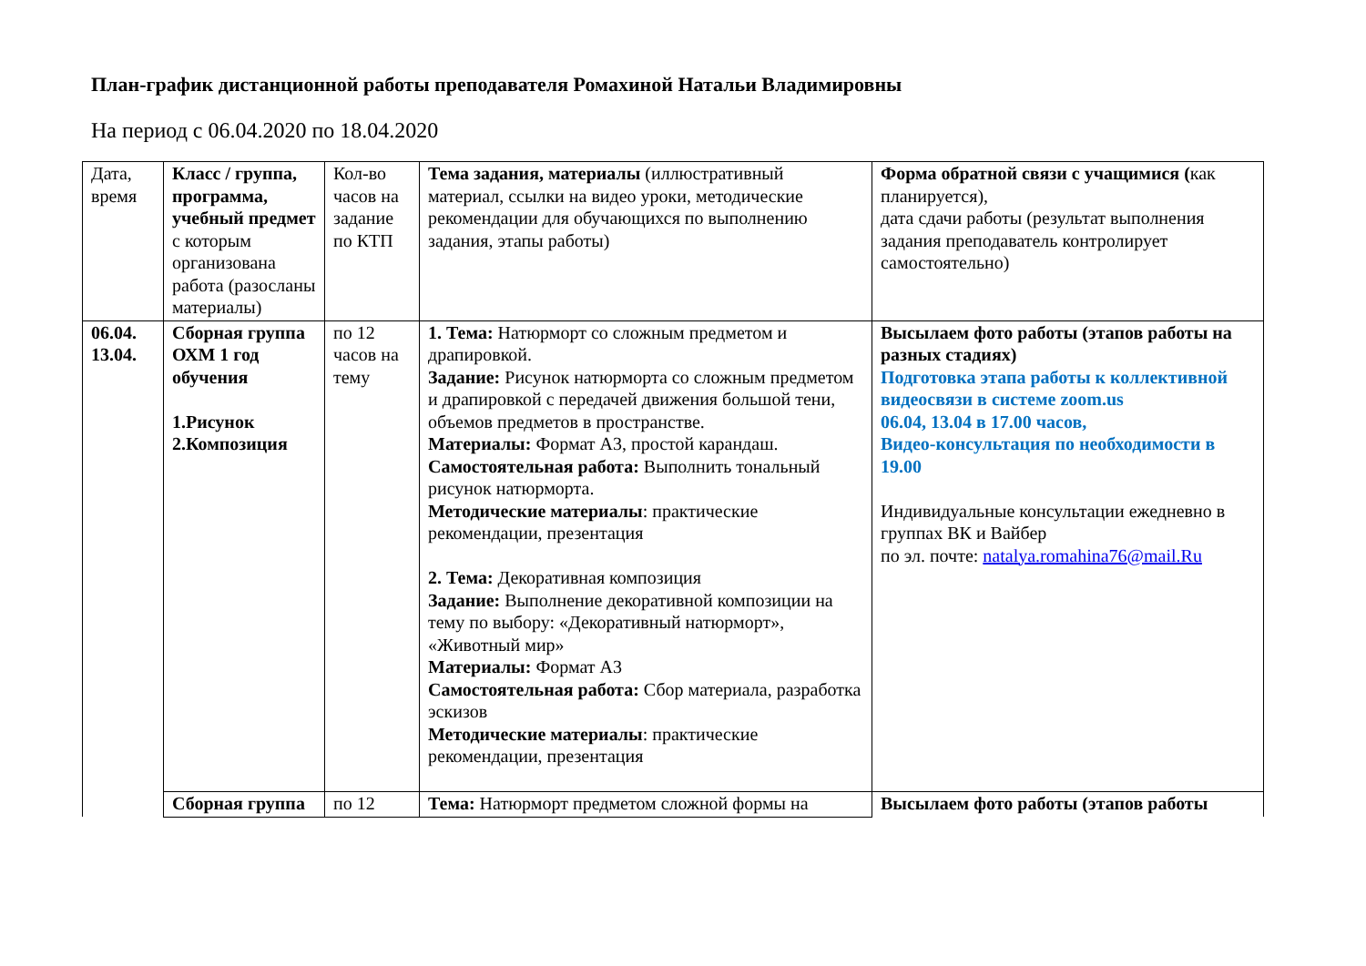План-график дистанционной работы преподавателя Ромахиной Натальи Владимировны
На период с 06.04.2020 по 18.04.2020
| Дата, время | Класс / группа, программа, учебный предмет с которым организована работа (разосланы материалы) | Кол-во часов на задание по КТП | Тема задания, материалы (иллюстративный материал, ссылки на видео уроки, методические рекомендации для обучающихся по выполнению задания, этапы работы) | Форма обратной связи с учащимися ( как планируется), дата сдачи работы (результат выполнения задания преподаватель контролирует самостоятельно) |
| 06.04. 13.04. | Сборная группа ОХМ 1 год обучения 1.Рисунок 2.Композиция | по 12 часов на тему | 1. Тема: Натюрморт со сложным предметом и драпировкой. Задание: Рисунок натюрморта со сложным предметом и драпировкой с передачей движения большой тени, объемов предметов в пространстве. Материалы: Формат А3, простой карандаш. Самостоятельная работа: Выполнить тональный рисунок натюрморта. Методические материалы : практические рекомендации, презентация 2. Тема: Декоративная композиция Задание: Выполнение декоративной композиции на тему по выбору: «Декоративный натюрморт», «Животный мир» Материалы: Формат А3 Самостоятельная работа: Сбор материала, разработка эскизов Методические материалы : практические рекомендации, презентация | Высылаем фото работы (этапов работы на разных стадиях) Подготовка этапа работы к коллективной видеосвязи в системе zoom.us 06.04, 13.04 в 17.00 часов, Видео-консультация по необходимости в 19.00 Индивидуальные консультации ежедневно в группах ВК и Вайбер по эл. почте: natalya.romahina76@mail.Ru |
| | Сборная группа | по 12 | Тема: Натюрморт предметом сложной формы на | Высылаем фото работы (этапов работы |